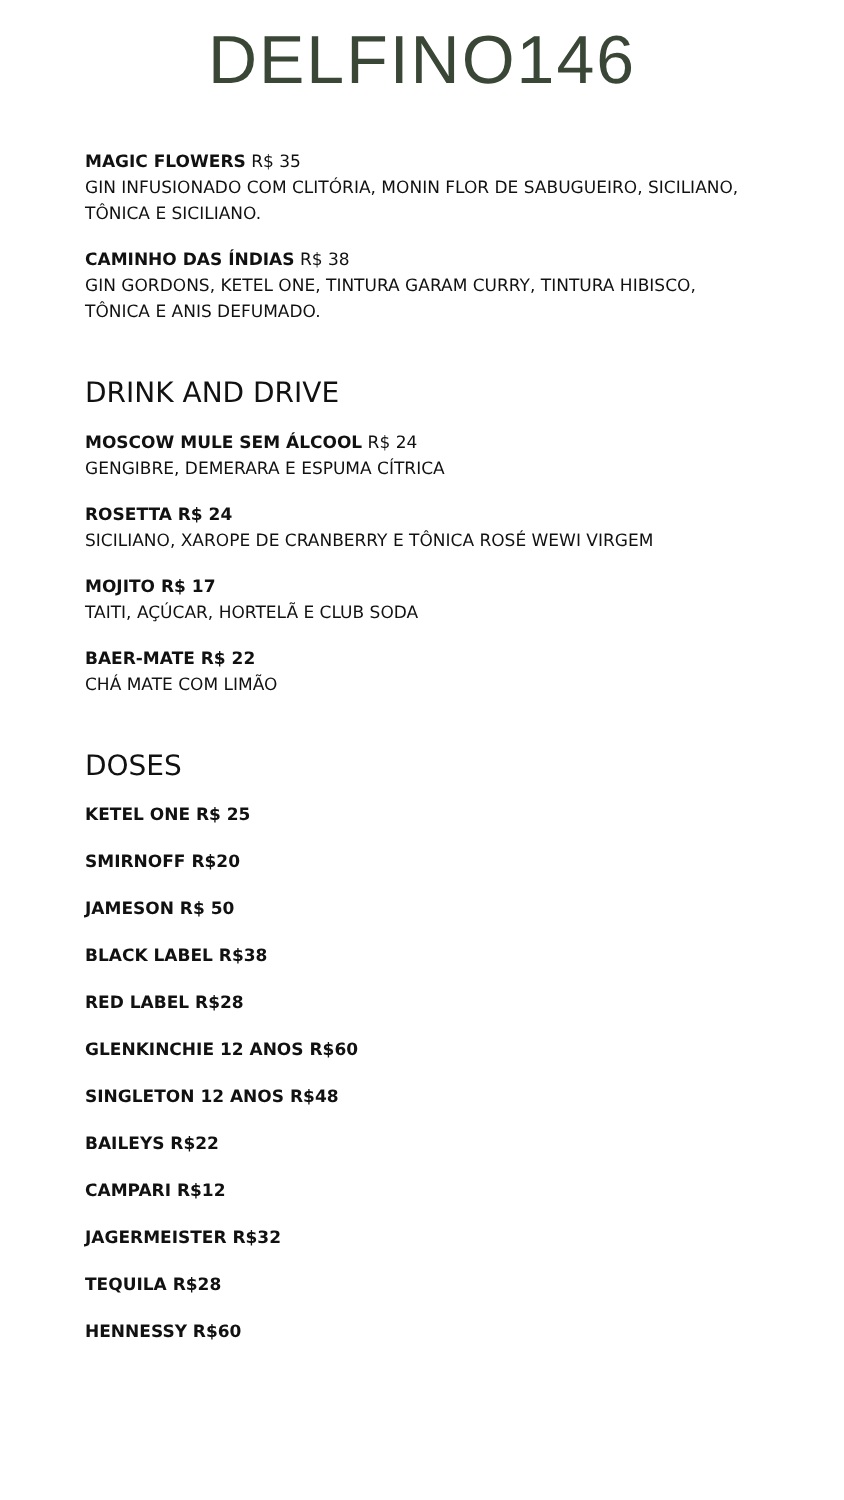DELFINO146
MAGIC FLOWERS R$ 35
GIN INFUSIONADO COM CLITÓRIA, MONIN FLOR DE SABUGUEIRO, SICILIANO, TÔNICA E SICILIANO.
CAMINHO DAS ÍNDIAS R$ 38
GIN GORDONS, KETEL ONE, TINTURA GARAM CURRY, TINTURA HIBISCO, TÔNICA E ANIS DEFUMADO.
DRINK AND DRIVE
MOSCOW MULE SEM ÁLCOOL R$ 24
GENGIBRE, DEMERARA E ESPUMA CÍTRICA
ROSETTA R$ 24
SICILIANO, XAROPE DE CRANBERRY E TÔNICA ROSÉ WEWI VIRGEM
MOJITO R$ 17
TAITI, AÇÚCAR, HORTELÃ E CLUB SODA
BAER-MATE R$ 22
CHÁ MATE COM LIMÃO
DOSES
KETEL ONE R$ 25
SMIRNOFF R$20
JAMESON R$ 50
BLACK LABEL R$38
RED LABEL R$28
GLENKINCHIE 12 ANOS R$60
SINGLETON 12 ANOS R$48
BAILEYS R$22
CAMPARI R$12
JAGERMEISTER R$32
TEQUILA R$28
HENNESSY R$60